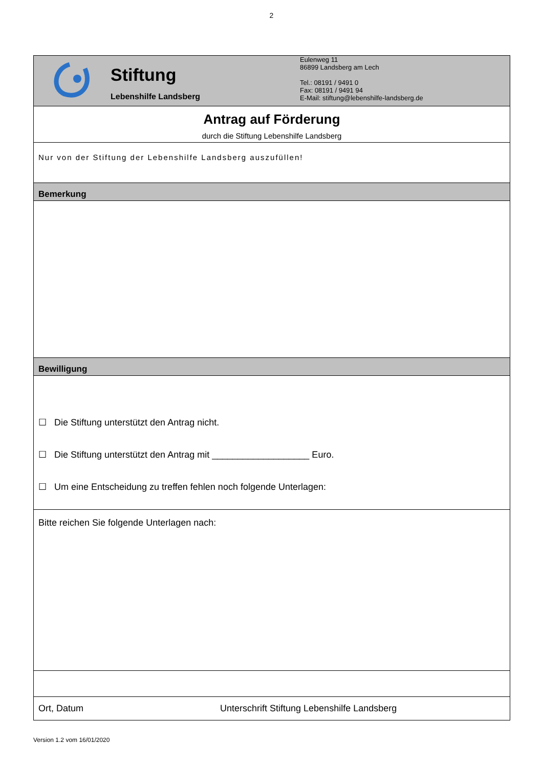2
| Stiftung Lebenshilfe Landsberg Eulenweg 11 86899 Landsberg am Lech Tel.: 08191 / 9491 0 Fax: 08191 / 9491 94 E-Mail: stiftung@lebenshilfe-landsberg.de |
| Antrag auf Förderung durch die Stiftung Lebenshilfe Landsberg |
| Nur von der Stiftung der Lebenshilfe Landsberg auszufüllen! |
| Bemerkung |
| Bewilligung |
| ☐ Die Stiftung unterstützt den Antrag nicht. ☐ Die Stiftung unterstützt den Antrag mit ___________________ Euro. ☐ Um eine Entscheidung zu treffen fehlen noch folgende Unterlagen: |
| Bitte reichen Sie folgende Unterlagen nach: |
| Ort, Datum Unterschrift Stiftung Lebenshilfe Landsberg |
Version 1.2 vom 16/01/2020